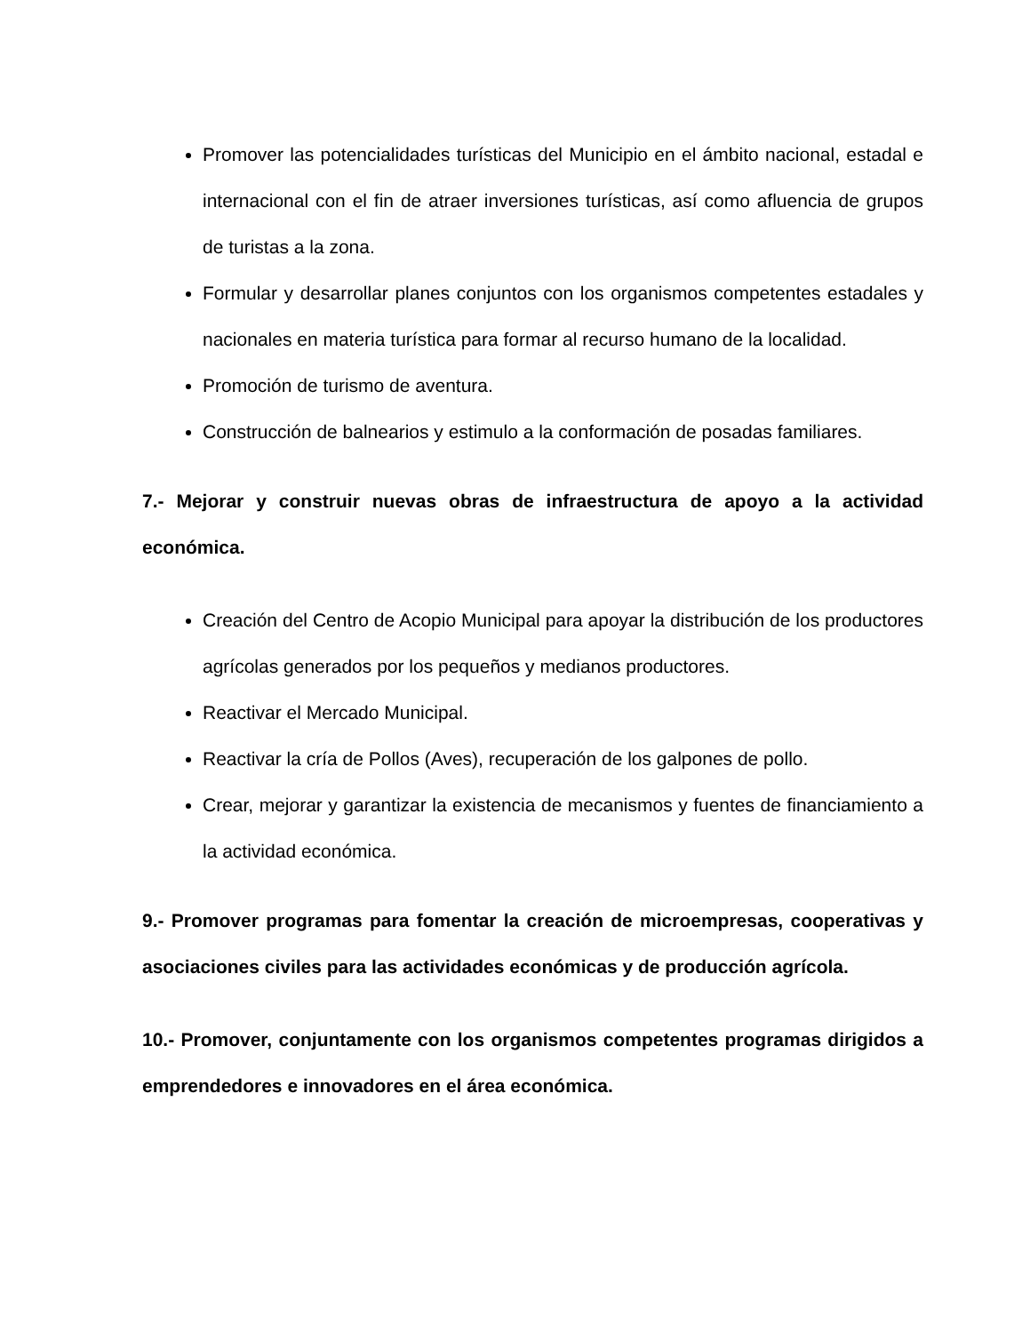Promover las potencialidades turísticas del Municipio en el ámbito nacional, estadal e internacional con el fin de atraer inversiones turísticas, así como afluencia de grupos de turistas a la zona.
Formular y desarrollar planes conjuntos con los organismos competentes estadales y nacionales en materia turística para formar al recurso humano de la localidad.
Promoción de turismo de aventura.
Construcción de balnearios y estimulo a la conformación de posadas familiares.
7.- Mejorar y construir nuevas obras de infraestructura de apoyo a la actividad económica.
Creación del Centro de Acopio Municipal para apoyar la distribución de los productores agrícolas generados por los pequeños y medianos productores.
Reactivar el Mercado Municipal.
Reactivar la cría de Pollos (Aves), recuperación de los galpones de pollo.
Crear, mejorar y garantizar la existencia de mecanismos y fuentes de financiamiento a la actividad económica.
9.- Promover programas para fomentar la creación de microempresas, cooperativas y asociaciones civiles para las actividades económicas y de producción agrícola.
10.- Promover, conjuntamente con los organismos competentes programas dirigidos a emprendedores e innovadores en el área económica.